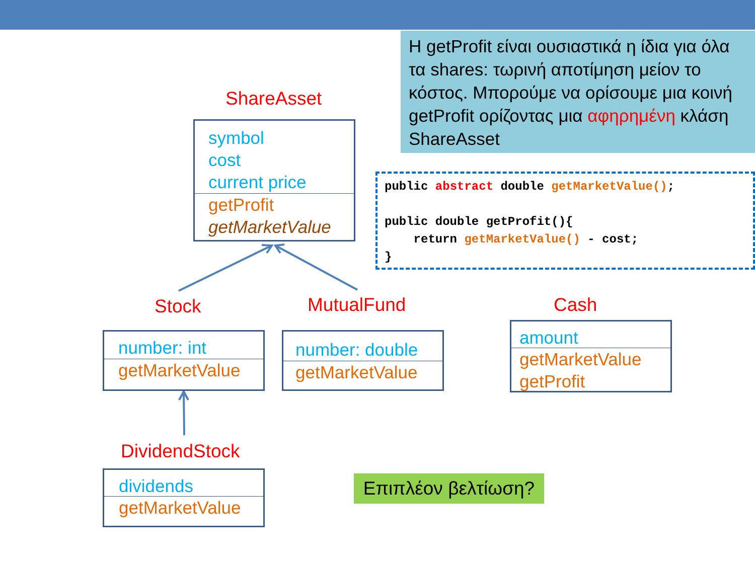Η getProfit είναι ουσιαστικά η ίδια για όλα τα shares: τωρινή αποτίμηση μείον το κόστος. Μπορούμε να ορίσουμε μια κοινή getProfit ορίζοντας μια αφηρημένη κλάση ShareAsset
ShareAsset
symbol
cost
current price
getProfit
getMarketValue
public abstract double getMarketValue(); public double getProfit(){ return getMarketValue() - cost; }
Stock MutualFund Cash
number: int
getMarketValue
number: double
getMarketValue
amount
getMarketValue
getProfit
DividendStock
dividends
getMarketValue
Επιπλέον βελτίωση?